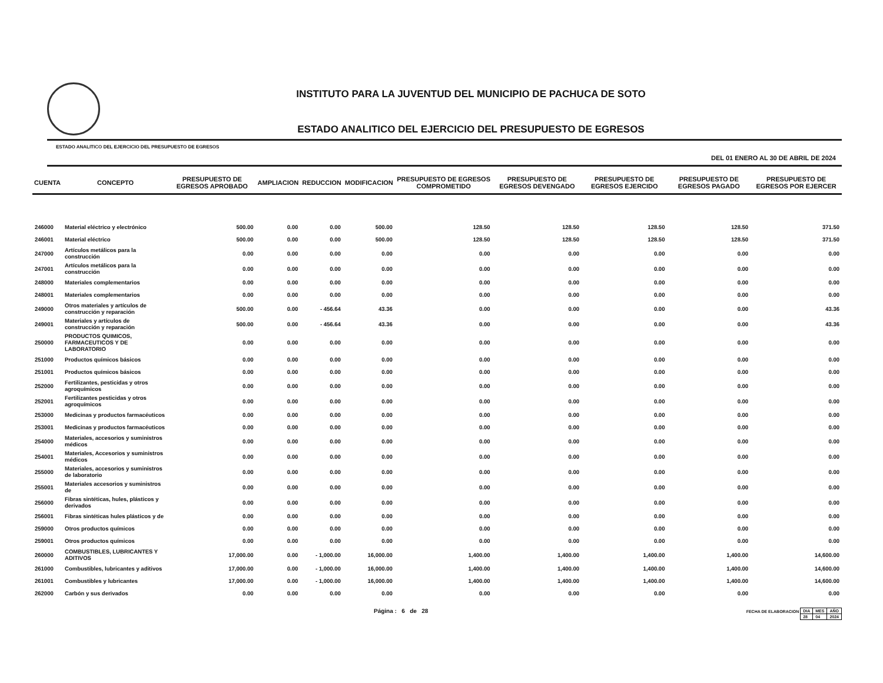INSTITUTO PARA LA JUVENTUD DEL MUNICIPIO DE PACHUCA DE SOTO
ESTADO ANALITICO DEL EJERCICIO DEL PRESUPUESTO DE EGRESOS
ESTADO ANALITICO DEL EJERCICIO DEL PRESUPUESTO DE EGRESOS
DEL 01 ENERO AL 30 DE ABRIL DE 2024
| CUENTA | CONCEPTO | PRESUPUESTO DE EGRESOS APROBADO | AMPLIACION | REDUCCION | MODIFICACION | PRESUPUESTO DE EGRESOS COMPROMETIDO | PRESUPUESTO DE EGRESOS DEVENGADO | PRESUPUESTO DE EGRESOS EJERCIDO | PRESUPUESTO DE EGRESOS PAGADO | PRESUPUESTO DE EGRESOS POR EJERCER |
| --- | --- | --- | --- | --- | --- | --- | --- | --- | --- | --- |
| 246000 | Material eléctrico y electrónico | 500.00 | 0.00 | 0.00 | 500.00 | 128.50 | 128.50 | 128.50 | 128.50 | 371.50 |
| 246001 | Material eléctrico | 500.00 | 0.00 | 0.00 | 500.00 | 128.50 | 128.50 | 128.50 | 128.50 | 371.50 |
| 247000 | Artículos metálicos para la construcción | 0.00 | 0.00 | 0.00 | 0.00 | 0.00 | 0.00 | 0.00 | 0.00 | 0.00 |
| 247001 | Artículos metálicos para la construcción | 0.00 | 0.00 | 0.00 | 0.00 | 0.00 | 0.00 | 0.00 | 0.00 | 0.00 |
| 248000 | Materiales complementarios | 0.00 | 0.00 | 0.00 | 0.00 | 0.00 | 0.00 | 0.00 | 0.00 | 0.00 |
| 248001 | Materiales complementarios | 0.00 | 0.00 | 0.00 | 0.00 | 0.00 | 0.00 | 0.00 | 0.00 | 0.00 |
| 249000 | Otros materiales y artículos de construcción y reparación | 500.00 | 0.00 | - 456.64 | 43.36 | 0.00 | 0.00 | 0.00 | 0.00 | 43.36 |
| 249001 | Materiales y artículos de construcción y reparación | 500.00 | 0.00 | - 456.64 | 43.36 | 0.00 | 0.00 | 0.00 | 0.00 | 43.36 |
| 250000 | PRODUCTOS QUIMICOS, FARMACEUTICOS Y DE LABORATORIO | 0.00 | 0.00 | 0.00 | 0.00 | 0.00 | 0.00 | 0.00 | 0.00 | 0.00 |
| 251000 | Productos químicos básicos | 0.00 | 0.00 | 0.00 | 0.00 | 0.00 | 0.00 | 0.00 | 0.00 | 0.00 |
| 251001 | Productos químicos básicos | 0.00 | 0.00 | 0.00 | 0.00 | 0.00 | 0.00 | 0.00 | 0.00 | 0.00 |
| 252000 | Fertilizantes, pesticidas y otros agroquímicos | 0.00 | 0.00 | 0.00 | 0.00 | 0.00 | 0.00 | 0.00 | 0.00 | 0.00 |
| 252001 | Fertilizantes pesticidas y otros agroquímicos | 0.00 | 0.00 | 0.00 | 0.00 | 0.00 | 0.00 | 0.00 | 0.00 | 0.00 |
| 253000 | Medicinas y productos farmacéuticos | 0.00 | 0.00 | 0.00 | 0.00 | 0.00 | 0.00 | 0.00 | 0.00 | 0.00 |
| 253001 | Medicinas y productos farmacéuticos | 0.00 | 0.00 | 0.00 | 0.00 | 0.00 | 0.00 | 0.00 | 0.00 | 0.00 |
| 254000 | Materiales, accesorios y suministros médicos | 0.00 | 0.00 | 0.00 | 0.00 | 0.00 | 0.00 | 0.00 | 0.00 | 0.00 |
| 254001 | Materiales, Accesorios y suministros médicos | 0.00 | 0.00 | 0.00 | 0.00 | 0.00 | 0.00 | 0.00 | 0.00 | 0.00 |
| 255000 | Materiales, accesorios y suministros de laboratorio | 0.00 | 0.00 | 0.00 | 0.00 | 0.00 | 0.00 | 0.00 | 0.00 | 0.00 |
| 255001 | Materiales accesorios y suministros de | 0.00 | 0.00 | 0.00 | 0.00 | 0.00 | 0.00 | 0.00 | 0.00 | 0.00 |
| 256000 | Fibras sintéticas, hules, plásticos y derivados | 0.00 | 0.00 | 0.00 | 0.00 | 0.00 | 0.00 | 0.00 | 0.00 | 0.00 |
| 256001 | Fibras sintéticas hules plásticos y de | 0.00 | 0.00 | 0.00 | 0.00 | 0.00 | 0.00 | 0.00 | 0.00 | 0.00 |
| 259000 | Otros productos químicos | 0.00 | 0.00 | 0.00 | 0.00 | 0.00 | 0.00 | 0.00 | 0.00 | 0.00 |
| 259001 | Otros productos químicos | 0.00 | 0.00 | 0.00 | 0.00 | 0.00 | 0.00 | 0.00 | 0.00 | 0.00 |
| 260000 | COMBUSTIBLES, LUBRICANTES Y ADITIVOS | 17,000.00 | 0.00 | - 1,000.00 | 16,000.00 | 1,400.00 | 1,400.00 | 1,400.00 | 1,400.00 | 14,600.00 |
| 261000 | Combustibles, lubricantes y aditivos | 17,000.00 | 0.00 | - 1,000.00 | 16,000.00 | 1,400.00 | 1,400.00 | 1,400.00 | 1,400.00 | 14,600.00 |
| 261001 | Combustibles y lubricantes | 17,000.00 | 0.00 | - 1,000.00 | 16,000.00 | 1,400.00 | 1,400.00 | 1,400.00 | 1,400.00 | 14,600.00 |
| 262000 | Carbón y sus derivados | 0.00 | 0.00 | 0.00 | 0.00 | 0.00 | 0.00 | 0.00 | 0.00 | 0.00 |
Página : 6 de 28 FECHA DE ELABORACION
| DIA | MES | AÑO |
| 28 | 04 | 2024 |